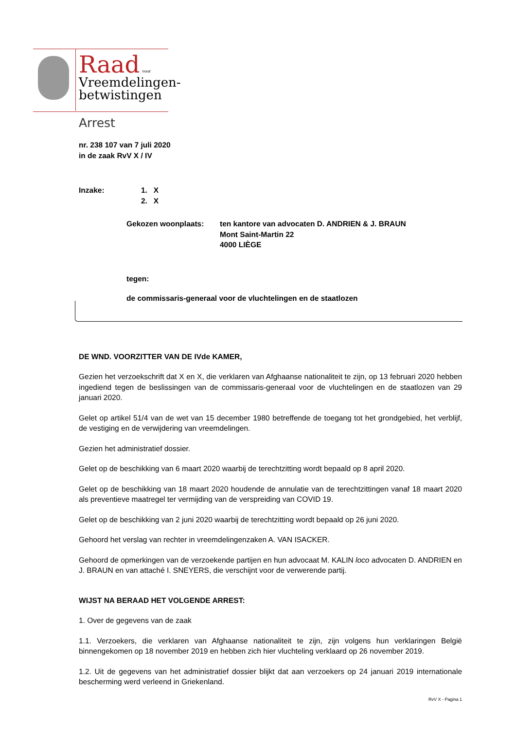Raad voor
Vreemdelingen-
betwistingen
Arrest
nr. 238 107 van 7 juli 2020
in de zaak RvV X / IV
Inzake: 1. X
2. X
Gekozen woonplaats: ten kantore van advocaten D. ANDRIEN & J. BRAUN
Mont Saint-Martin 22
4000 LIÈGE
tegen:
de commissaris-generaal voor de vluchtelingen en de staatlozen
DE WND. VOORZITTER VAN DE IVde KAMER,
Gezien het verzoekschrift dat X en X, die verklaren van Afghaanse nationaliteit te zijn, op 13 februari 2020 hebben ingediend tegen de beslissingen van de commissaris-generaal voor de vluchtelingen en de staatlozen van 29 januari 2020.
Gelet op artikel 51/4 van de wet van 15 december 1980 betreffende de toegang tot het grondgebied, het verblijf, de vestiging en de verwijdering van vreemdelingen.
Gezien het administratief dossier.
Gelet op de beschikking van 6 maart 2020 waarbij de terechtzitting wordt bepaald op 8 april 2020.
Gelet op de beschikking van 18 maart 2020 houdende de annulatie van de terechtzittingen vanaf 18 maart 2020 als preventieve maatregel ter vermijding van de verspreiding van COVID 19.
Gelet op de beschikking van 2 juni 2020 waarbij de terechtzitting wordt bepaald op 26 juni 2020.
Gehoord het verslag van rechter in vreemdelingenzaken A. VAN ISACKER.
Gehoord de opmerkingen van de verzoekende partijen en hun advocaat M. KALIN loco advocaten D. ANDRIEN en J. BRAUN en van attaché I. SNEYERS, die verschijnt voor de verwerende partij.
WIJST NA BERAAD HET VOLGENDE ARREST:
1. Over de gegevens van de zaak
1.1. Verzoekers, die verklaren van Afghaanse nationaliteit te zijn, zijn volgens hun verklaringen België binnengekomen op 18 november 2019 en hebben zich hier vluchteling verklaard op 26 november 2019.
1.2. Uit de gegevens van het administratief dossier blijkt dat aan verzoekers op 24 januari 2019 internationale bescherming werd verleend in Griekenland.
RvV X - Pagina 1